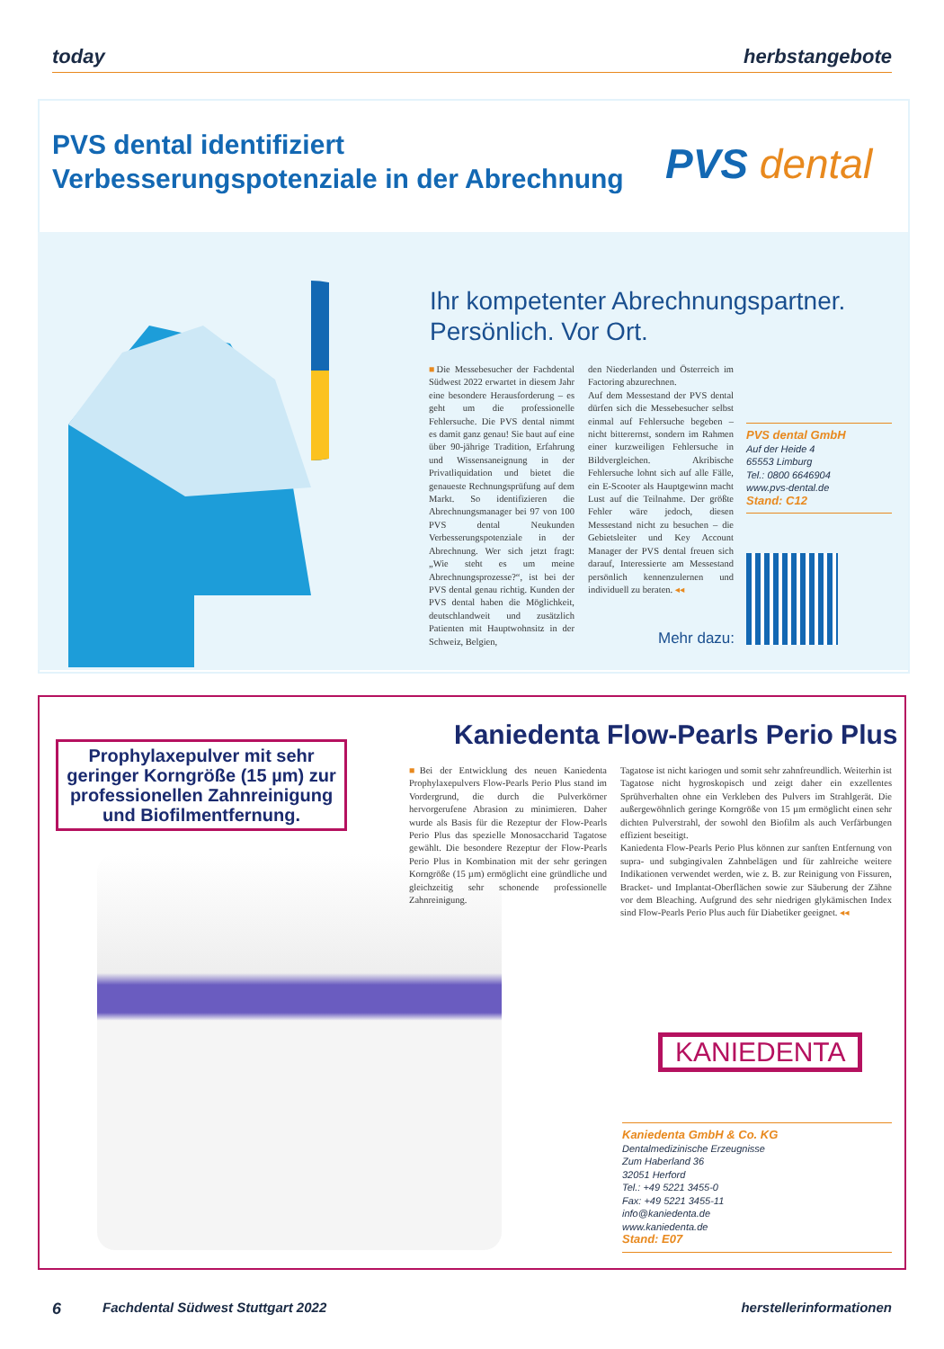today herbstangebote
PVS dental identifiziert
Verbesserungspotenziale in der Abrechnung
PVS dental
Ihr kompetenter Abrechnungspartner.
Persönlich. Vor Ort.
■Die Messebesucher der Fachdental Südwest 2022 erwartet in diesem Jahr eine besondere Herausforderung – es geht um die professionelle Fehlersuche. Die PVS dental nimmt es damit ganz genau! Sie baut auf eine über 90-jährige Tradition, Erfahrung und Wissensaneignung in der Privatliquidation und bietet die genaueste Rechnungsprüfung auf dem Markt. So identifizieren die Abrechnungsmanager bei 97 von 100 PVS dental Neukunden Verbesserungspotenziale in der Abrechnung. Wer sich jetzt fragt: „Wie steht es um meine Abrechnungsprozesse?“, ist bei der PVS dental genau richtig. Kunden der PVS dental haben die Möglichkeit, deutschlandweit und zusätzlich Patienten mit Hauptwohnsitz in der Schweiz, Belgien,
den Niederlanden und Österreich im Factoring abzurechnen.
Auf dem Messestand der PVS dental dürfen sich die Messebesucher selbst einmal auf Fehlersuche begeben – nicht bitterernst, sondern im Rahmen einer kurzweiligen Fehlersuche in Bildvergleichen. Akribische Fehlersuche lohnt sich auf alle Fälle, ein E-Scooter als Hauptgewinn macht Lust auf die Teilnahme. Der größte Fehler wäre jedoch, diesen Messestand nicht zu besuchen – die Gebietsleiter und Key Account Manager der PVS dental freuen sich darauf, Interessierte am Messestand persönlich kennenzulernen und individuell zu beraten. ◂◂
PVS dental GmbH
Auf der Heide 4
65553 Limburg
Tel.: 0800 6646904
www.pvs-dental.de
Stand: C12
Mehr dazu:
Prophylaxepulver mit sehr geringer Korngröße (15 µm) zur professionellen Zahnreinigung und Biofilmentfernung.
Kaniedenta Flow-Pearls Perio Plus
■Bei der Entwicklung des neuen Kaniedenta Prophylaxepulvers Flow-Pearls Perio Plus stand im Vordergrund, die durch die Pulverkörner hervorgerufene Abrasion zu minimieren. Daher wurde als Basis für die Rezeptur der Flow-Pearls Perio Plus das spezielle Monosaccharid Tagatose gewählt. Die besondere Rezeptur der Flow-Pearls Perio Plus in Kombination mit der sehr geringen Korngröße (15 µm) ermöglicht eine gründliche und gleichzeitig sehr schonende professionelle Zahnreinigung.
Tagatose ist nicht kariogen und somit sehr zahnfreundlich. Weiterhin ist Tagatose nicht hygroskopisch und zeigt daher ein exzellentes Sprühverhalten ohne ein Verkleben des Pulvers im Strahlgerät. Die außergewöhnlich geringe Korngröße von 15 µm ermöglicht einen sehr dichten Pulverstrahl, der sowohl den Biofilm als auch Verfärbungen effizient beseitigt.
Kaniedenta Flow-Pearls Perio Plus können zur sanften Entfernung von supra- und subgingivalen Zahnbelägen und für zahlreiche weitere Indikationen verwendet werden, wie z. B. zur Reinigung von Fissuren, Bracket- und Implantat-Oberflächen sowie zur Säuberung der Zähne vor dem Bleaching. Aufgrund des sehr niedrigen glykämischen Index sind Flow-Pearls Perio Plus auch für Diabetiker geeignet. ◂◂
KANIEDENTA
Kaniedenta GmbH & Co. KG
Dentalmedizinische Erzeugnisse
Zum Haberland 36
32051 Herford
Tel.: +49 5221 3455-0
Fax: +49 5221 3455-11
info@kaniedenta.de
www.kaniedenta.de
Stand: E07
6 Fachdental Südwest Stuttgart 2022 herstellerinformationen